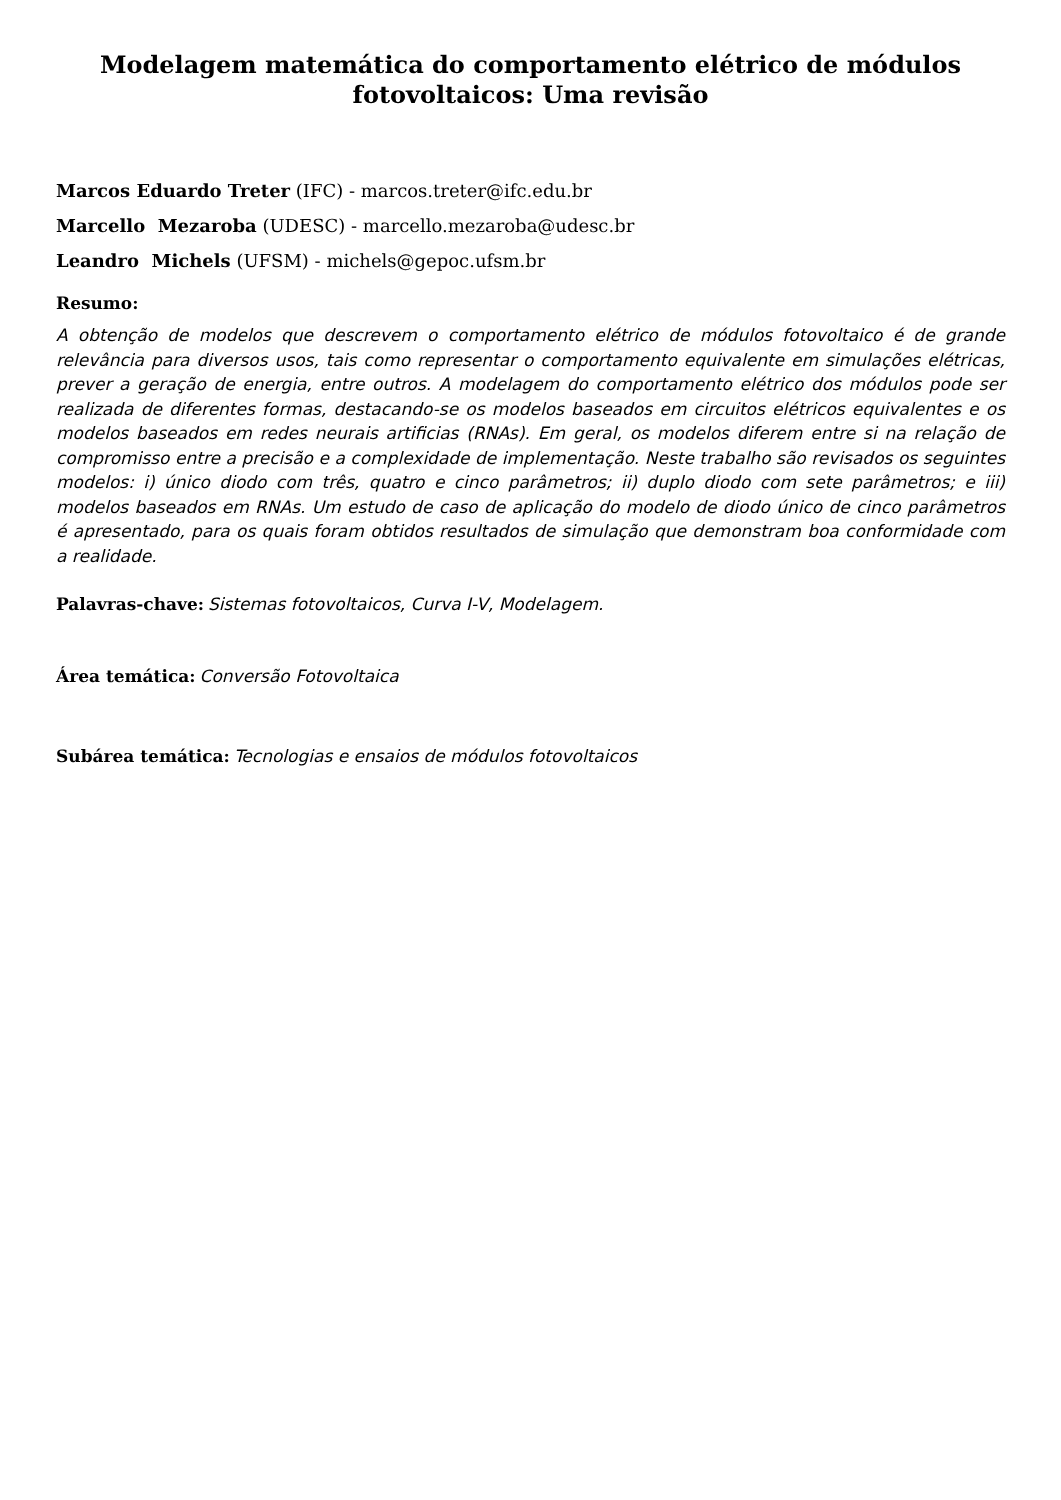Modelagem matemática do comportamento elétrico de módulos fotovoltaicos: Uma revisão
Marcos Eduardo Treter (IFC) - marcos.treter@ifc.edu.br
Marcello Mezaroba (UDESC) - marcello.mezaroba@udesc.br
Leandro Michels (UFSM) - michels@gepoc.ufsm.br
Resumo:
A obtenção de modelos que descrevem o comportamento elétrico de módulos fotovoltaico é de grande relevância para diversos usos, tais como representar o comportamento equivalente em simulações elétricas, prever a geração de energia, entre outros. A modelagem do comportamento elétrico dos módulos pode ser realizada de diferentes formas, destacando-se os modelos baseados em circuitos elétricos equivalentes e os modelos baseados em redes neurais artificias (RNAs). Em geral, os modelos diferem entre si na relação de compromisso entre a precisão e a complexidade de implementação. Neste trabalho são revisados os seguintes modelos: i) único diodo com três, quatro e cinco parâmetros; ii) duplo diodo com sete parâmetros; e iii) modelos baseados em RNAs. Um estudo de caso de aplicação do modelo de diodo único de cinco parâmetros é apresentado, para os quais foram obtidos resultados de simulação que demonstram boa conformidade com a realidade.
Palavras-chave: Sistemas fotovoltaicos, Curva I-V, Modelagem.
Área temática: Conversão Fotovoltaica
Subárea temática: Tecnologias e ensaios de módulos fotovoltaicos